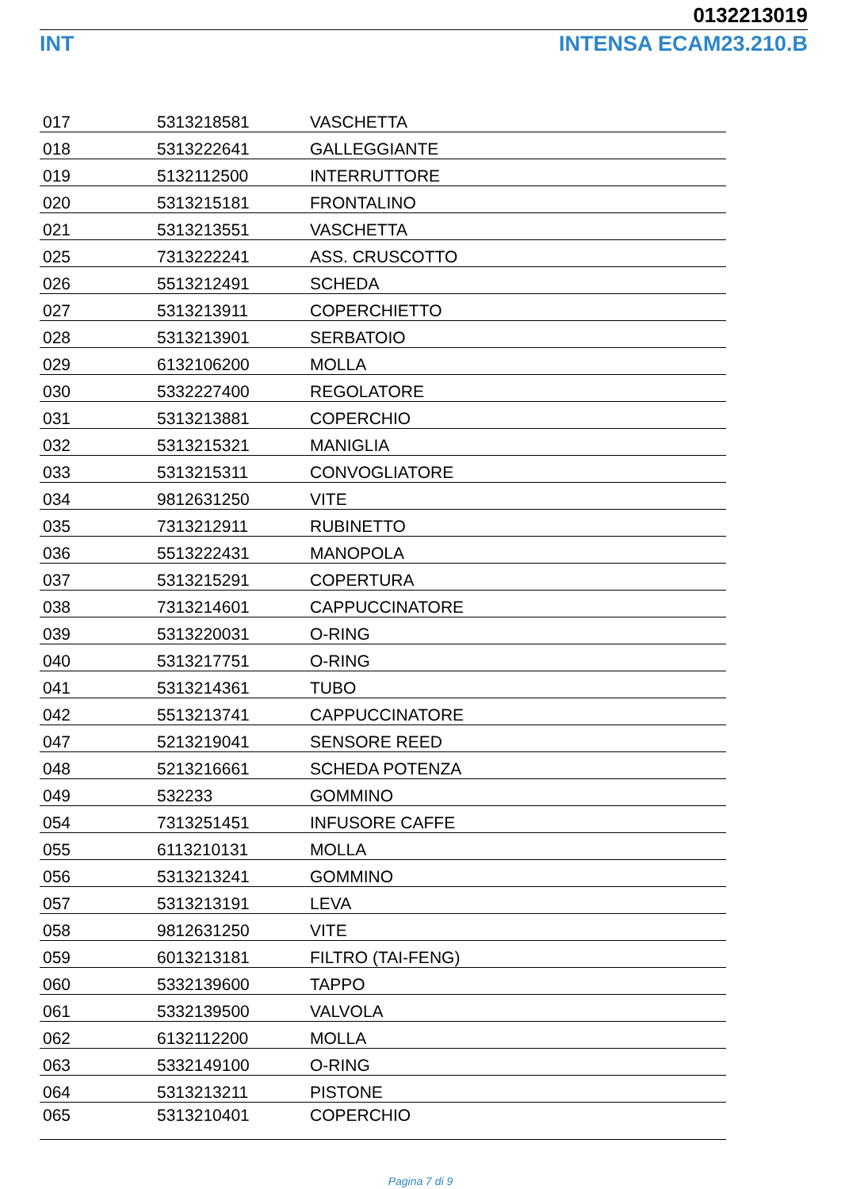0132213019
INT INTENSA ECAM23.210.B
| 017 | 5313218581 | VASCHETTA |
| 018 | 5313222641 | GALLEGGIANTE |
| 019 | 5132112500 | INTERRUTTORE |
| 020 | 5313215181 | FRONTALINO |
| 021 | 5313213551 | VASCHETTA |
| 025 | 7313222241 | ASS. CRUSCOTTO |
| 026 | 5513212491 | SCHEDA |
| 027 | 5313213911 | COPERCHIETTO |
| 028 | 5313213901 | SERBATOIO |
| 029 | 6132106200 | MOLLA |
| 030 | 5332227400 | REGOLATORE |
| 031 | 5313213881 | COPERCHIO |
| 032 | 5313215321 | MANIGLIA |
| 033 | 5313215311 | CONVOGLIATORE |
| 034 | 9812631250 | VITE |
| 035 | 7313212911 | RUBINETTO |
| 036 | 5513222431 | MANOPOLA |
| 037 | 5313215291 | COPERTURA |
| 038 | 7313214601 | CAPPUCCINATORE |
| 039 | 5313220031 | O-RING |
| 040 | 5313217751 | O-RING |
| 041 | 5313214361 | TUBO |
| 042 | 5513213741 | CAPPUCCINATORE |
| 047 | 5213219041 | SENSORE REED |
| 048 | 5213216661 | SCHEDA POTENZA |
| 049 | 532233 | GOMMINO |
| 054 | 7313251451 | INFUSORE CAFFE |
| 055 | 6113210131 | MOLLA |
| 056 | 5313213241 | GOMMINO |
| 057 | 5313213191 | LEVA |
| 058 | 9812631250 | VITE |
| 059 | 6013213181 | FILTRO (TAI-FENG) |
| 060 | 5332139600 | TAPPO |
| 061 | 5332139500 | VALVOLA |
| 062 | 6132112200 | MOLLA |
| 063 | 5332149100 | O-RING |
| 064 | 5313213211 | PISTONE |
| 065 | 5313210401 | COPERCHIO |
Pagina 7 di 9